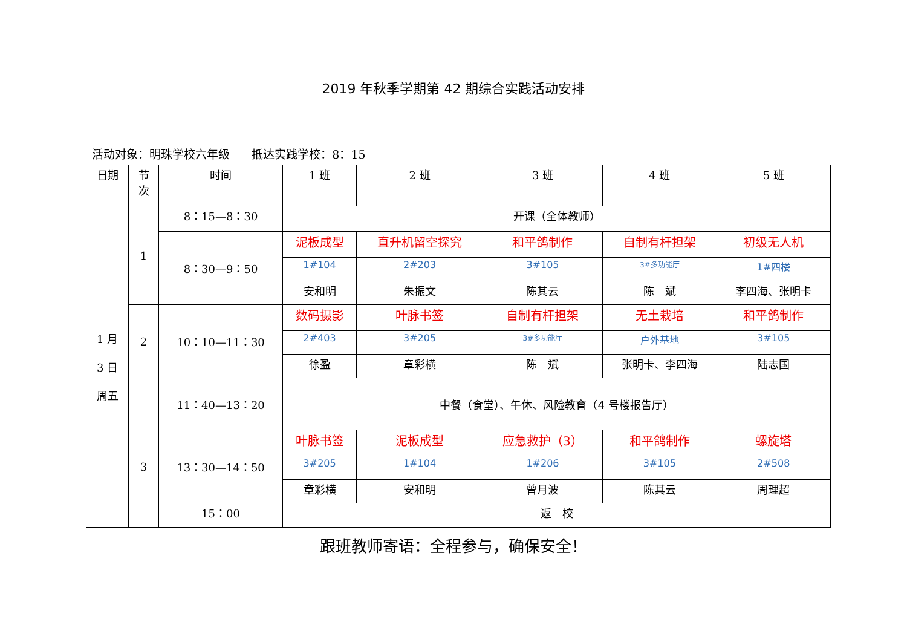2019 年秋季学期第 42 期综合实践活动安排
活动对象：明珠学校六年级 抵达实践学校：8：15
| 日期 | 节 次 | 时间 | 1 班 | 2 班 | 3 班 | 4 班 | 5 班 |
| --- | --- | --- | --- | --- | --- | --- | --- |
| 1 月 3 日 周五 | 1 | 8：15—8：30 | 开课（全体教师） | | | | |
| | | 8：30—9：50 | 泥板成型 | 直升机留空探究 | 和平鸽制作 | 自制有杆担架 | 初级无人机 |
| | | | 1#104 | 2#203 | 3#105 | 3#多功能厅 | 1#四楼 |
| | | | 安和明 | 朱振文 | 陈其云 | 陈 斌 | 李四海、张明卡 |
| | 2 | 10：10—11：30 | 数码摄影 | 叶脉书签 | 自制有杆担架 | 无土栽培 | 和平鸽制作 |
| | | | 2#403 | 3#205 | 3#多功能厅 | 户外基地 | 3#105 |
| | | | 徐盈 | 章彩横 | 陈 斌 | 张明卡、李四海 | 陆志国 |
| | | 11：40—13：20 | 中餐（食堂）、午休、风险教育（4 号楼报告厅） | | | | |
| | 3 | 13：30—14：50 | 叶脉书签 | 泥板成型 | 应急救护（3） | 和平鸽制作 | 螺旋塔 |
| | | | 3#205 | 1#104 | 1#206 | 3#105 | 2#508 |
| | | | 章彩横 | 安和明 | 曾月波 | 陈其云 | 周理超 |
| | | 15：00 | 返 校 | | | | |
跟班教师寄语：全程参与，确保安全！